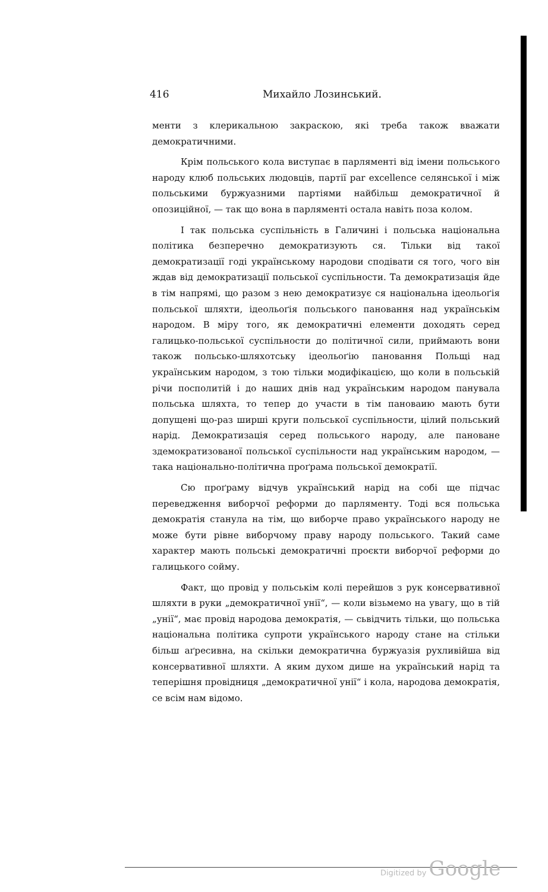416 Михайло Лозинський.
менти з клерикальною закраскою, які треба також вважати демократичними.
Крім польського кола виступає в парляменті від імени польського народу клюб польських людовців, партії par excellence селянської і між польськими буржуазними партіями найбільш демократичної й опозиційної, — так що вона в парляменті остала навіть поза колом.
І так польська суспільність в Галичині і польська національна політика безперечно демократизують ся. Тільки від такої демократизації годі українському народови сподівати ся того, чого він ждав від демократизації польської суспільности. Та демократизація йде в тім напрямі, що разом з нею демократизує ся національна ідеольоґія польської шляхти, ідеольоґія польського пановання над українськім народом. В міру того, як демократичні елементи доходять серед галицько-польської суспільности до політичної сили, приймають вони також польсько-шляхотську ідеольоґію пановання Польщі над українським народом, з тою тільки модифікацією, що коли в польській річи посполитій і до наших днів над українським народом панувала польська шляхта, то тепер до участи в тім пановаию мають бути допущені що-раз ширші круги польської суспільности, цілий польський нарід. Демократизація серед польського народу, але пановане здемократизованої польської суспільности над українським народом, — така національно-політична проґрама польської демократії.
Сю проґраму відчув український нарід на собі ще підчас переведження виборчої реформи до парляменту. Тоді вся польська демократія станула на тім, що виборче право українського народу не може бути рівне виборчому праву народу польського. Такий саме характер мають польські демократичні проєкти виборчої реформи до галицького сойму.
Факт, що провід у польськім колі перейшов з рук консервативної шляхти в руки „демократичної унії“, — коли візьмемо на увагу, що в тій „унії“, має провід народова демократія, — сьвідчить тільки, що польська національна політика супроти українського народу стане на стільки більш аґресивна, на скільки демократична буржуазія рухливійша від консервативної шляхти. А яким духом дише на український нарід та теперішня провідниця „демократичної унії“ і кола, народова демократія, се всім нам відомо.
Digitized by Google